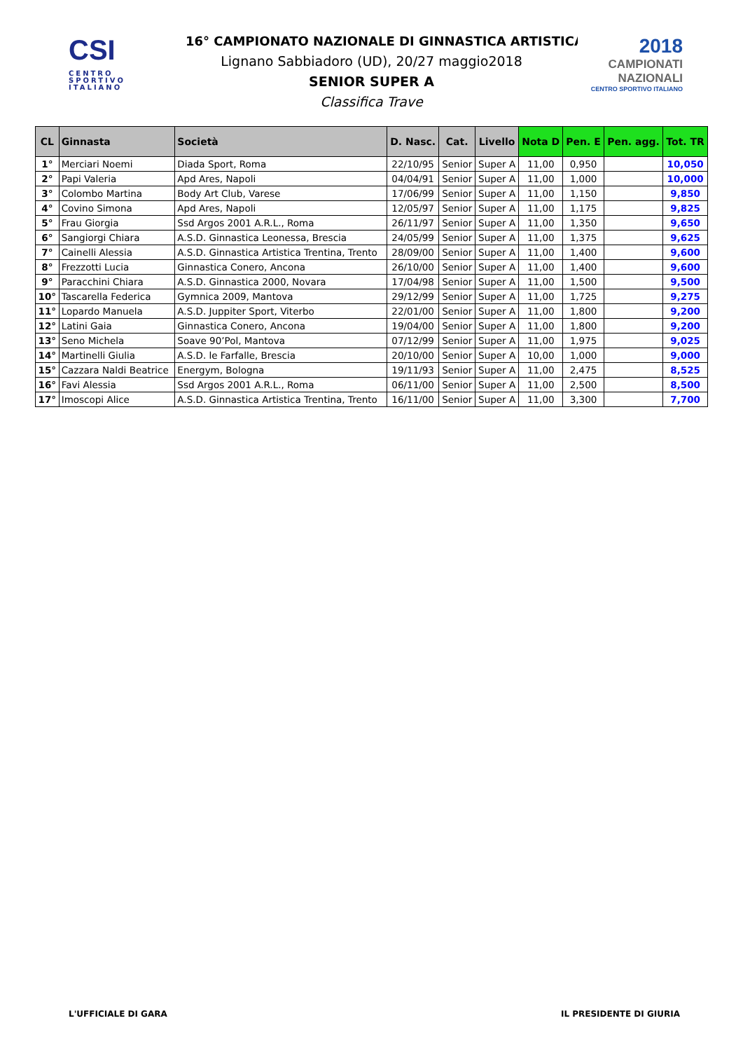CSI
CENTRO
SPORTIVO
ITALIANO
2018
CAMPIONATI
NAZIONALI
CENTRO SPORTIVO ITALIANO
16° CAMPIONATO NAZIONALE DI GINNASTICA ARTISTICA
Lignano Sabbiadoro (UD), 20/27 maggio2018
SENIOR SUPER A
Classifica Trave
| CL | Ginnasta | Società | D. Nasc. | Cat. | Livello | Nota D | Pen. E | Pen. agg. | Tot. TR |
| --- | --- | --- | --- | --- | --- | --- | --- | --- | --- |
| 1° | Merciari Noemi | Diada Sport, Roma | 22/10/95 | Senior | Super A | 11,00 | 0,950 | | 10,050 |
| 2° | Papi Valeria | Apd Ares, Napoli | 04/04/91 | Senior | Super A | 11,00 | 1,000 | | 10,000 |
| 3° | Colombo Martina | Body Art Club, Varese | 17/06/99 | Senior | Super A | 11,00 | 1,150 | | 9,850 |
| 4° | Covino Simona | Apd Ares, Napoli | 12/05/97 | Senior | Super A | 11,00 | 1,175 | | 9,825 |
| 5° | Frau Giorgia | Ssd Argos 2001 A.R.L., Roma | 26/11/97 | Senior | Super A | 11,00 | 1,350 | | 9,650 |
| 6° | Sangiorgi Chiara | A.S.D. Ginnastica Leonessa, Brescia | 24/05/99 | Senior | Super A | 11,00 | 1,375 | | 9,625 |
| 7° | Cainelli Alessia | A.S.D. Ginnastica Artistica Trentina, Trento | 28/09/00 | Senior | Super A | 11,00 | 1,400 | | 9,600 |
| 8° | Frezzotti Lucia | Ginnastica Conero, Ancona | 26/10/00 | Senior | Super A | 11,00 | 1,400 | | 9,600 |
| 9° | Paracchini Chiara | A.S.D. Ginnastica 2000, Novara | 17/04/98 | Senior | Super A | 11,00 | 1,500 | | 9,500 |
| 10° | Tascarella Federica | Gymnica 2009, Mantova | 29/12/99 | Senior | Super A | 11,00 | 1,725 | | 9,275 |
| 11° | Lopardo Manuela | A.S.D. Juppiter Sport, Viterbo | 22/01/00 | Senior | Super A | 11,00 | 1,800 | | 9,200 |
| 12° | Latini Gaia | Ginnastica Conero, Ancona | 19/04/00 | Senior | Super A | 11,00 | 1,800 | | 9,200 |
| 13° | Seno Michela | Soave 90’Pol, Mantova | 07/12/99 | Senior | Super A | 11,00 | 1,975 | | 9,025 |
| 14° | Martinelli Giulia | A.S.D. le Farfalle, Brescia | 20/10/00 | Senior | Super A | 10,00 | 1,000 | | 9,000 |
| 15° | Cazzara Naldi Beatrice | Energym, Bologna | 19/11/93 | Senior | Super A | 11,00 | 2,475 | | 8,525 |
| 16° | Favi Alessia | Ssd Argos 2001 A.R.L., Roma | 06/11/00 | Senior | Super A | 11,00 | 2,500 | | 8,500 |
| 17° | Imoscopi Alice | A.S.D. Ginnastica Artistica Trentina, Trento | 16/11/00 | Senior | Super A | 11,00 | 3,300 | | 7,700 |
L'UFFICIALE DI GARA IL PRESIDENTE DI GIURIA